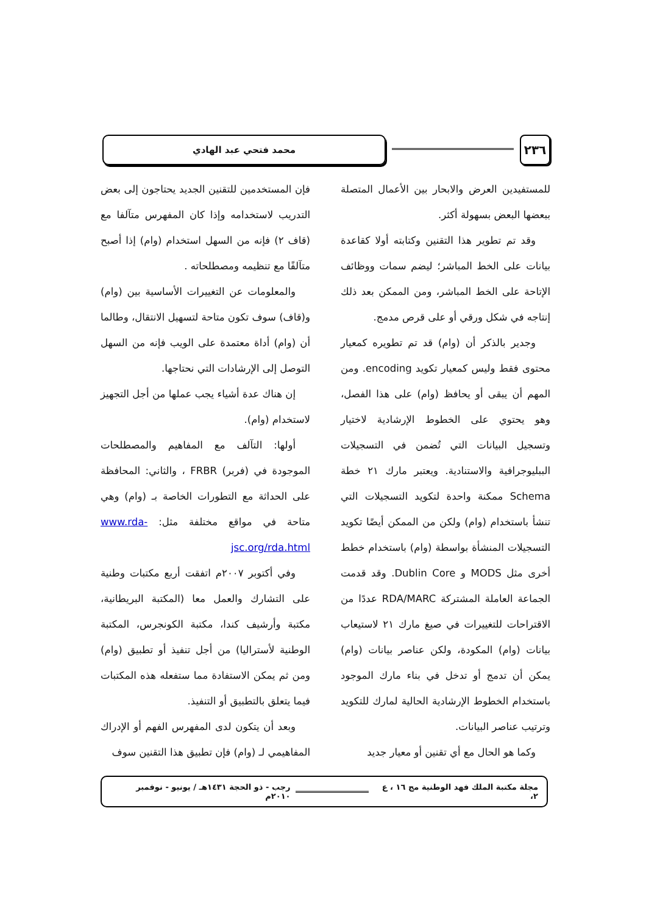٢٣٦
محمد فتحي عبد الهادي
للمستفيدين العرض والابحار بين الأعمال المتصلة ببعضها البعض بسهولة أكثر.
وقد تم تطوير هذا التقنين وكتابته أولا كقاعدة بيانات على الخط المباشر؛ ليضم سمات ووظائف الإتاحة على الخط المباشر، ومن الممكن بعد ذلك إنتاجه في شكل ورقي أو على قرص مدمج.
وجدير بالذكر أن (وام) قد تم تطويره كمعيار محتوى فقط وليس كمعيار تكويد encoding. ومن المهم أن يبقى أو يحافظ (وام) على هذا الفصل، وهو يحتوي على الخطوط الإرشادية لاختيار وتسجيل البيانات التي تُضمن في التسجيلات الببليوجرافية والاستنادية. ويعتبر مارك ٢١ خطة Schema ممكنة واحدة لتكويد التسجيلات التي تنشأ باستخدام (وام) ولكن من الممكن أيضًا تكويد التسجيلات المنشأة بواسطة (وام) باستخدام خطط أخرى مثل MODS و Dublin Core. وقد قدمت الجماعة العاملة المشتركة RDA/MARC عددًا من الاقتراحات للتغييرات في صيغ مارك ٢١ لاستيعاب بيانات (وام) المكودة، ولكن عناصر بيانات (وام) يمكن أن تدمج أو تدخل في بناء مارك الموجود باستخدام الخطوط الإرشادية الحالية لمارك للتكويد وترتيب عناصر البيانات.
وكما هو الحال مع أي تقنين أو معيار جديد
فإن المستخدمين للتقنين الجديد يحتاجون إلى بعض التدريب لاستخدامه وإذا كان المفهرس متآلفا مع (قاف ٢) فإنه من السهل استخدام (وام) إذا أصبح متآلفًا مع تنظيمه ومصطلحاته .
والمعلومات عن التغييرات الأساسية بين (وام) و(قاف) سوف تكون متاحة لتسهيل الانتقال، وطالما أن (وام) أداة معتمدة على الويب فإنه من السهل التوصل إلى الإرشادات التي نحتاجها.
إن هناك عدة أشياء يجب عملها من أجل التجهيز لاستخدام (وام).
أولها: التآلف مع المفاهيم والمصطلحات الموجودة في (فربر) FRBR ، والثاني: المحافظة على الحداثة مع التطورات الخاصة بـ (وام) وهي متاحة في مواقع مختلفة مثل: www.rda-jsc.org/rda.html
وفي أكتوبر ٢٠٠٧م اتفقت أربع مكتبات وطنية على التشارك والعمل معا (المكتبة البريطانية، مكتبة وأرشيف كندا، مكتبة الكونجرس، المكتبة الوطنية لأستراليا) من أجل تنفيذ أو تطبيق (وام) ومن ثم يمكن الاستفادة مما ستفعله هذه المكتبات فيما يتعلق بالتطبيق أو التنفيذ.
وبعد أن يتكون لدى المفهرس الفهم أو الإدراك المفاهيمي لـ (وام) فإن تطبيق هذا التقنين سوف
مجلة مكتبة الملك فهد الوطنية مج ١٦ ، ع ٢، رجب - ذو الحجة ١٤٣١هـ / يونيو - نوفمبر ٢٠١٠م